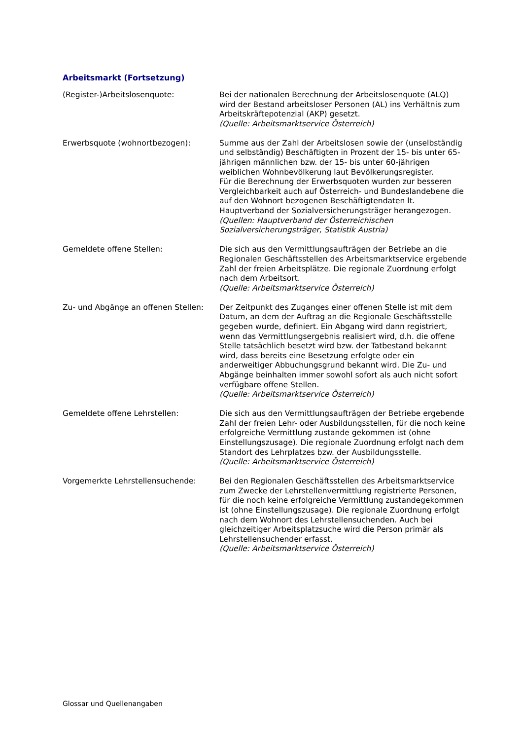Arbeitsmarkt (Fortsetzung)
(Register-)Arbeitslosenquote: Bei der nationalen Berechnung der Arbeitslosenquote (ALQ) wird der Bestand arbeitsloser Personen (AL) ins Verhältnis zum Arbeitskräftepotenzial (AKP) gesetzt.
(Quelle: Arbeitsmarktservice Österreich)
Erwerbsquote (wohnortbezogen): Summe aus der Zahl der Arbeitslosen sowie der (unselbständig und selbständig) Beschäftigten in Prozent der 15- bis unter 65-jährigen männlichen bzw. der 15- bis unter 60-jährigen weiblichen Wohnbevölkerung laut Bevölkerungsregister.
Für die Berechnung der Erwerbsquoten wurden zur besseren Vergleichbarkeit auch auf Österreich- und Bundeslandebene die auf den Wohnort bezogenen Beschäftigtendaten lt. Hauptverband der Sozialversicherungsträger herangezogen.
(Quellen: Hauptverband der Österreichischen Sozialversicherungsträger, Statistik Austria)
Gemeldete offene Stellen: Die sich aus den Vermittlungsaufträgen der Betriebe an die Regionalen Geschäftsstellen des Arbeitsmarktservice ergebende Zahl der freien Arbeitsplätze. Die regionale Zuordnung erfolgt nach dem Arbeitsort.
(Quelle: Arbeitsmarktservice Österreich)
Zu- und Abgänge an offenen Stellen:
Der Zeitpunkt des Zuganges einer offenen Stelle ist mit dem Datum, an dem der Auftrag an die Regionale Geschäftsstelle gegeben wurde, definiert. Ein Abgang wird dann registriert, wenn das Vermittlungsergebnis realisiert wird, d.h. die offene Stelle tatsächlich besetzt wird bzw. der Tatbestand bekannt wird, dass bereits eine Besetzung erfolgte oder ein anderweitiger Abbuchungsgrund bekannt wird. Die Zu- und Abgänge beinhalten immer sowohl sofort als auch nicht sofort verfügbare offene Stellen.
(Quelle: Arbeitsmarktservice Österreich)
Gemeldete offene Lehrstellen: Die sich aus den Vermittlungsaufträgen der Betriebe ergebende Zahl der freien Lehr- oder Ausbildungsstellen, für die noch keine erfolgreiche Vermittlung zustande gekommen ist (ohne Einstellungszusage). Die regionale Zuordnung erfolgt nach dem Standort des Lehrplatzes bzw. der Ausbildungsstelle.
(Quelle: Arbeitsmarktservice Österreich)
Vorgemerkte Lehrstellensuchende: Bei den Regionalen Geschäftsstellen des Arbeitsmarktservice zum Zwecke der Lehrstellenvermittlung registrierte Personen, für die noch keine erfolgreiche Vermittlung zustandegekommen ist (ohne Einstellungszusage). Die regionale Zuordnung erfolgt nach dem Wohnort des Lehrstellensuchenden. Auch bei gleichzeitiger Arbeitsplatzsuche wird die Person primär als Lehrstellensuchender erfasst.
(Quelle: Arbeitsmarktservice Österreich)
Glossar und Quellenangaben